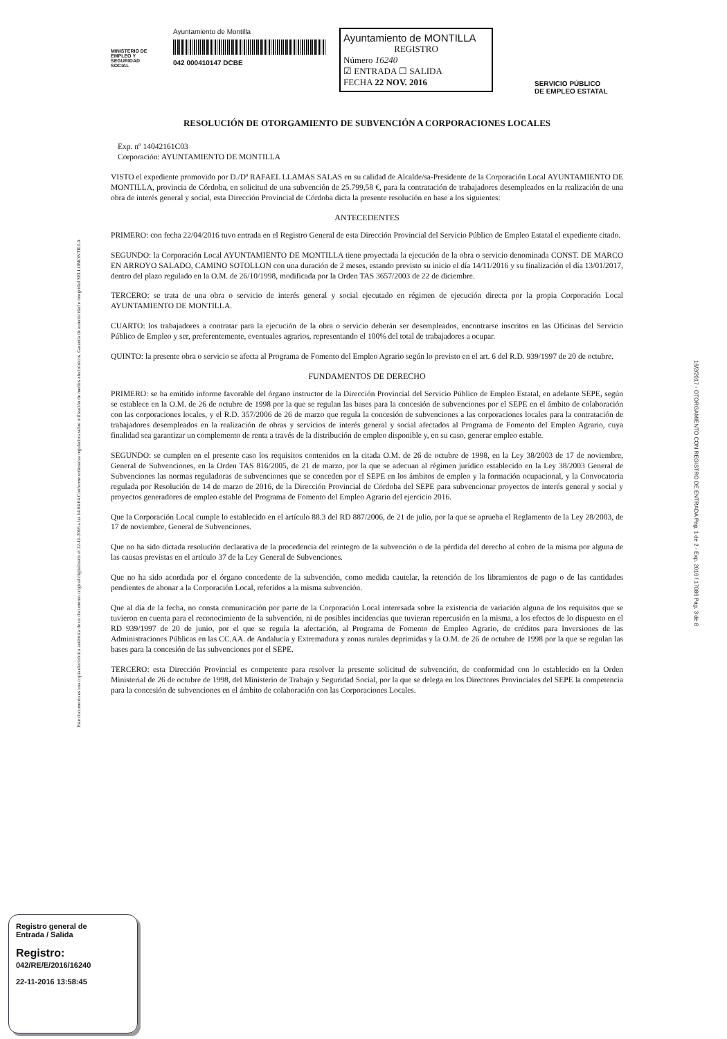Este documento es una copia electrónica auténtica de un documento original digitalizado el 22-11-2016 a las 14:04:04.Conforme ordenanza reguladora sobre utilización de medios electrónicos. Garantía de autenticidad e integridad SELLOMONTILLA
16/2/2017 - OTORGAMIENTO CON REGISTRO DE ENTRADA Pag. 1 de 2 - Exp. 2016 / 17086 Pag. 3 de 8
MINISTERIO DE EMPLEO Y SEGURIDAD SOCIAL
Ayuntamiento de Montilla
042 000410147 DCBE
Ayuntamiento de MONTILLA
REGISTRO
Número 16240
☑ ENTRADA ☐ SALIDA
FECHA 22 NOV. 2016
SERVICIO PÚBLICO
DE EMPLEO ESTATAL
RESOLUCIÓN DE OTORGAMIENTO DE SUBVENCIÓN A CORPORACIONES LOCALES
Exp. nº 14042161C03
Corporación: AYUNTAMIENTO DE MONTILLA
VISTO el expediente promovido por D./Dª RAFAEL LLAMAS SALAS en su calidad de Alcalde/sa-Presidente de la Corporación Local AYUNTAMIENTO DE MONTILLA, provincia de Córdoba, en solicitud de una subvención de 25.799,58 €, para la contratación de trabajadores desempleados en la realización de una obra de interés general y social, esta Dirección Provincial de Córdoba dicta la presente resolución en base a los siguientes:
ANTECEDENTES
PRIMERO: con fecha 22/04/2016 tuvo entrada en el Registro General de esta Dirección Provincial del Servicio Público de Empleo Estatal el expediente citado.
SEGUNDO: la Corporación Local AYUNTAMIENTO DE MONTILLA tiene proyectada la ejecución de la obra o servicio denominada CONST. DE MARCO EN ARROYO SALADO, CAMINO SOTOLLON con una duración de 2 meses, estando previsto su inicio el día 14/11/2016 y su finalización el día 13/01/2017, dentro del plazo regulado en la O.M. de 26/10/1998, modificada por la Orden TAS 3657/2003 de 22 de diciembre.
TERCERO: se trata de una obra o servicio de interés general y social ejecutado en régimen de ejecución directa por la propia Corporación Local AYUNTAMIENTO DE MONTILLA.
CUARTO: los trabajadores a contratar para la ejecución de la obra o servicio deberán ser desempleados, encontrarse inscritos en las Oficinas del Servicio Público de Empleo y ser, preferentemente, eventuales agrarios, representando el 100% del total de trabajadores a ocupar.
QUINTO: la presente obra o servicio se afecta al Programa de Fomento del Empleo Agrario según lo previsto en el art. 6 del R.D. 939/1997 de 20 de octubre.
FUNDAMENTOS DE DERECHO
PRIMERO: se ha emitido informe favorable del órgano instructor de la Dirección Provincial del Servicio Público de Empleo Estatal, en adelante SEPE, según se establece en la O.M. de 26 de octubre de 1998 por la que se regulan las bases para la concesión de subvenciones por el SEPE en el ámbito de colaboración con las corporaciones locales, y el R.D. 357/2006 de 26 de marzo que regula la concesión de subvenciones a las corporaciones locales para la contratación de trabajadores desempleados en la realización de obras y servicios de interés general y social afectados al Programa de Fomento del Empleo Agrario, cuya finalidad sea garantizar un complemento de renta a través de la distribución de empleo disponible y, en su caso, generar empleo estable.
SEGUNDO: se cumplen en el presente caso los requisitos contenidos en la citada O.M. de 26 de octubre de 1998, en la Ley 38/2003 de 17 de noviembre, General de Subvenciones, en la Orden TAS 816/2005, de 21 de marzo, por la que se adecuan al régimen jurídico establecido en la Ley 38/2003 General de Subvenciones las normas reguladoras de subvenciones que se conceden por el SEPE en los ámbitos de empleo y la formación ocupacional, y la Convocatoria regulada por Resolución de 14 de marzo de 2016, de la Dirección Provincial de Córdoba del SEPE para subvencionar proyectos de interés general y social y proyectos generadores de empleo estable del Programa de Fomento del Empleo Agrario del ejercicio 2016.
Que la Corporación Local cumple lo establecido en el artículo 88.3 del RD 887/2006, de 21 de julio, por la que se aprueba el Reglamento de la Ley 28/2003, de 17 de noviembre, General de Subvenciones.
Que no ha sido dictada resolución declarativa de la procedencia del reintegro de la subvención o de la pérdida del derecho al cobro de la misma por alguna de las causas previstas en el artículo 37 de la Ley General de Subvenciones.
Que no ha sido acordada por el órgano concedente de la subvención, como medida cautelar, la retención de los libramientos de pago o de las cantidades pendientes de abonar a la Corporación Local, referidos a la misma subvención.
Que al día de la fecha, no consta comunicación por parte de la Corporación Local interesada sobre la existencia de variación alguna de los requisitos que se tuvieron en cuenta para el reconocimiento de la subvención, ni de posibles incidencias que tuvieran repercusión en la misma, a los efectos de lo dispuesto en el RD 939/1997 de 20 de junio, por el que se regula la afectación, al Programa de Fomento de Empleo Agrario, de créditos para Inversiones de las Administraciones Públicas en las CC.AA. de Andalucía y Extremadura y zonas rurales deprimidas y la O.M. de 26 de octubre de 1998 por la que se regulan las bases para la concesión de las subvenciones por el SEPE.
TERCERO: esta Dirección Provincial es competente para resolver la presente solicitud de subvención, de conformidad con lo establecido en la Orden Ministerial de 26 de octubre de 1998, del Ministerio de Trabajo y Seguridad Social, por la que se delega en los Directores Provinciales del SEPE la competencia para la concesión de subvenciones en el ámbito de colaboración con las Corporaciones Locales.
Registro general de
Entrada / Salida
Registro:
042/RE/E/2016/16240
22-11-2016 13:58:45